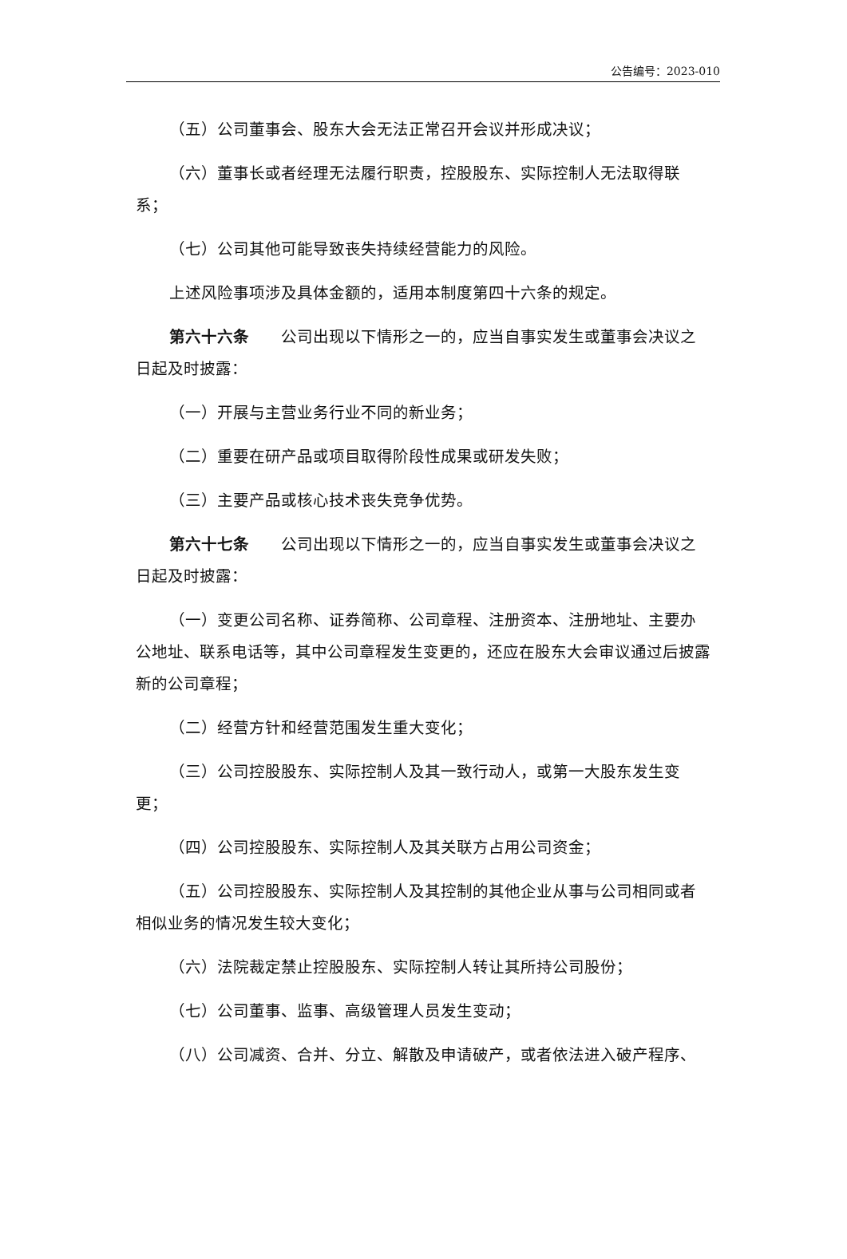公告编号：2023-010
（五）公司董事会、股东大会无法正常召开会议并形成决议；
（六）董事长或者经理无法履行职责，控股股东、实际控制人无法取得联系；
（七）公司其他可能导致丧失持续经营能力的风险。
上述风险事项涉及具体金额的，适用本制度第四十六条的规定。
第六十六条　　公司出现以下情形之一的，应当自事实发生或董事会决议之日起及时披露：
（一）开展与主营业务行业不同的新业务；
（二）重要在研产品或项目取得阶段性成果或研发失败；
（三）主要产品或核心技术丧失竞争优势。
第六十七条　　公司出现以下情形之一的，应当自事实发生或董事会决议之日起及时披露：
（一）变更公司名称、证券简称、公司章程、注册资本、注册地址、主要办公地址、联系电话等，其中公司章程发生变更的，还应在股东大会审议通过后披露新的公司章程；
（二）经营方针和经营范围发生重大变化；
（三）公司控股股东、实际控制人及其一致行动人，或第一大股东发生变更；
（四）公司控股股东、实际控制人及其关联方占用公司资金；
（五）公司控股股东、实际控制人及其控制的其他企业从事与公司相同或者相似业务的情况发生较大变化；
（六）法院裁定禁止控股股东、实际控制人转让其所持公司股份；
（七）公司董事、监事、高级管理人员发生变动；
（八）公司减资、合并、分立、解散及申请破产，或者依法进入破产程序、